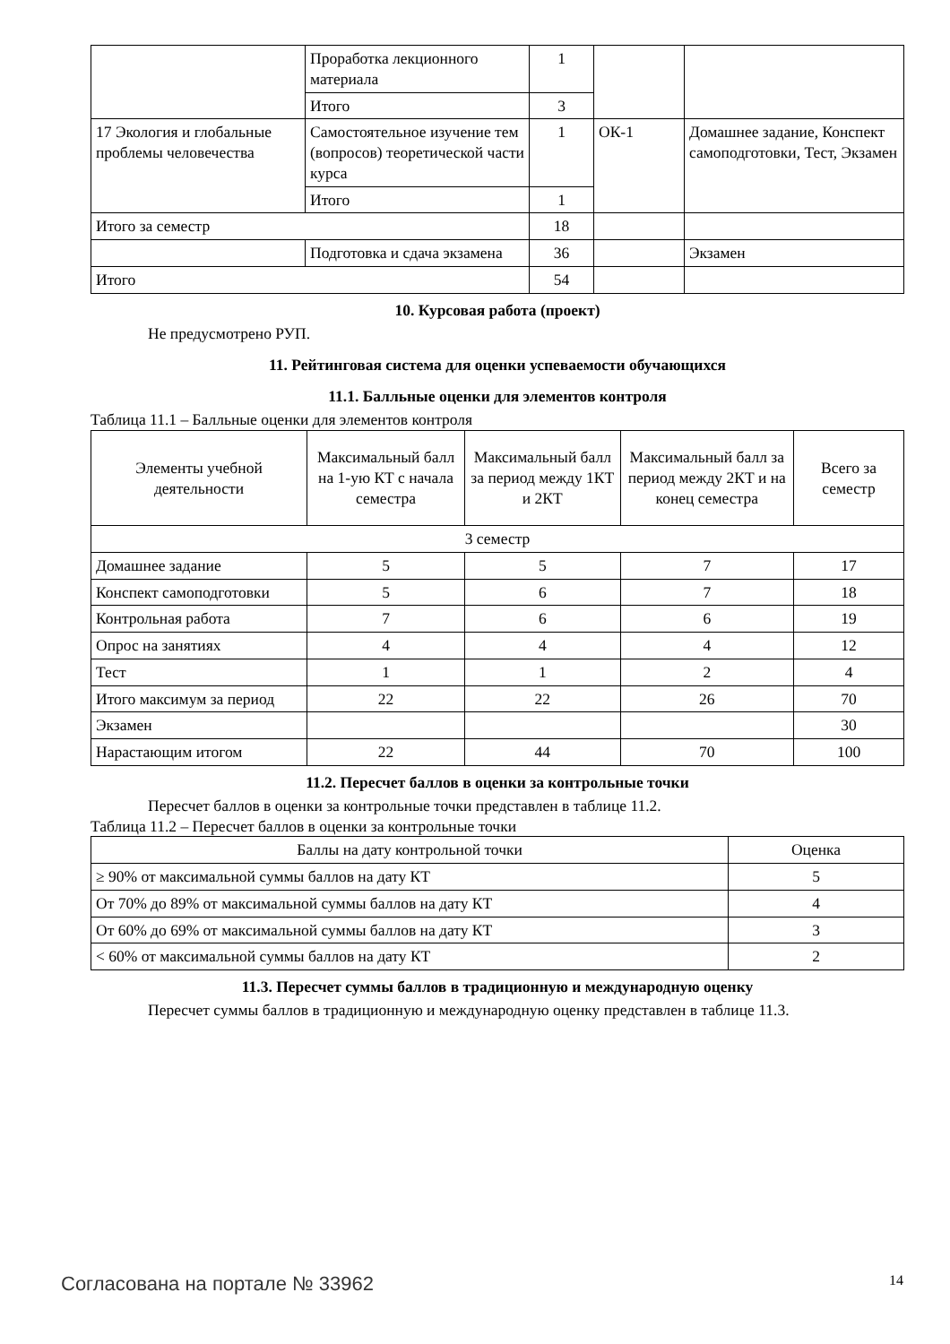| | Проработка лекционного материала | 1 | | |
| | Итого | 3 | | |
| 17 Экология и глобальные проблемы человечества | Самостоятельное изучение тем (вопросов) теоретической части курса | 1 | ОК-1 | Домашнее задание, Конспект самоподготовки, Тест, Экзамен |
| | Итого | 1 | | |
| Итого за семестр | | 18 | | |
| | Подготовка и сдача экзамена | 36 | | Экзамен |
| Итого | | 54 | | |
10. Курсовая работа (проект)
Не предусмотрено РУП.
11. Рейтинговая система для оценки успеваемости обучающихся
11.1. Балльные оценки для элементов контроля
Таблица 11.1 – Балльные оценки для элементов контроля
| Элементы учебной деятельности | Максимальный балл на 1-ую КТ с начала семестра | Максимальный балл за период между 1КТ и 2КТ | Максимальный балл за период между 2КТ и на конец семестра | Всего за семестр |
| --- | --- | --- | --- | --- |
| 3 семестр | | | | |
| Домашнее задание | 5 | 5 | 7 | 17 |
| Конспект самоподготовки | 5 | 6 | 7 | 18 |
| Контрольная работа | 7 | 6 | 6 | 19 |
| Опрос на занятиях | 4 | 4 | 4 | 12 |
| Тест | 1 | 1 | 2 | 4 |
| Итого максимум за период | 22 | 22 | 26 | 70 |
| Экзамен | | | | 30 |
| Нарастающим итогом | 22 | 44 | 70 | 100 |
11.2. Пересчет баллов в оценки за контрольные точки
Пересчет баллов в оценки за контрольные точки представлен в таблице 11.2.
Таблица 11.2 – Пересчет баллов в оценки за контрольные точки
| Баллы на дату контрольной точки | Оценка |
| --- | --- |
| ≥ 90% от максимальной суммы баллов на дату КТ | 5 |
| От 70% до 89% от максимальной суммы баллов на дату КТ | 4 |
| От 60% до 69% от максимальной суммы баллов на дату КТ | 3 |
| < 60% от максимальной суммы баллов на дату КТ | 2 |
11.3. Пересчет суммы баллов в традиционную и международную оценку
Пересчет суммы баллов в традиционную и международную оценку представлен в таблице 11.3.
Согласована на портале № 33962 14